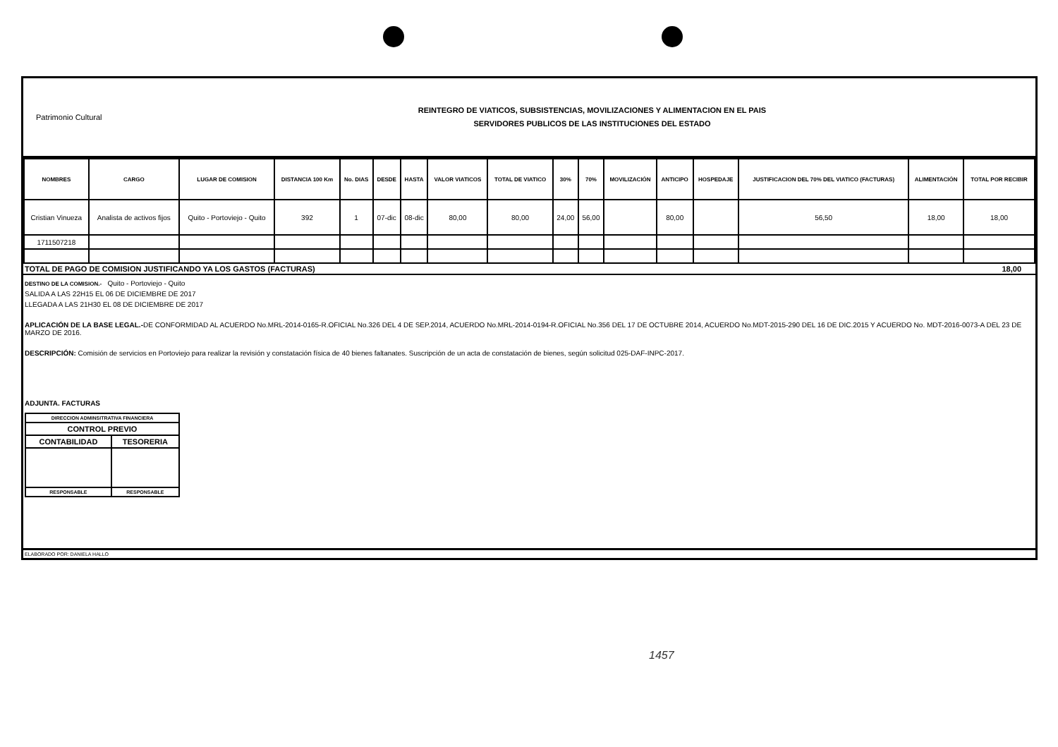Patrimonio Cultural
REINTEGRO DE VIATICOS, SUBSISTENCIAS, MOVILIZACIONES Y ALIMENTACION EN EL PAIS
SERVIDORES PUBLICOS DE LAS INSTITUCIONES DEL ESTADO
| NOMBRES | CARGO | LUGAR DE COMISION | DISTANCIA 100 Km | No. DIAS | DESDE | HASTA | VALOR VIATICOS | TOTAL DE VIATICO | 30% | 70% | MOVILIZACIÓN | ANTICIPO | HOSPEDAJE | JUSTIFICACION DEL 70% DEL VIATICO (FACTURAS) | ALIMENTACIÓN | TOTAL POR RECIBIR |
| --- | --- | --- | --- | --- | --- | --- | --- | --- | --- | --- | --- | --- | --- | --- | --- | --- |
| Cristian Vinueza | Analista de activos fijos | Quito - Portoviejo - Quito | 392 | 1 | 07-dic | 08-dic | 80,00 | 80,00 | 24,00 | 56,00 | | 80,00 | | 56,50 | 18,00 | 18,00 |
| 1711507218 | | | | | | | | | | | | | | | | |
TOTAL DE PAGO DE COMISION JUSTIFICANDO YA LOS GASTOS (FACTURAS) 18,00
DESTINO DE LA COMISION.- Quito - Portoviejo - Quito
SALIDA A LAS 22H15 EL 06 DE DICIEMBRE DE 2017
LLEGADA A LAS 21H30 EL 08 DE DICIEMBRE DE 2017
APLICACIÓN DE LA BASE LEGAL.-DE CONFORMIDAD AL ACUERDO No.MRL-2014-0165-R.OFICIAL No.326 DEL 4 DE SEP.2014, ACUERDO No.MRL-2014-0194-R.OFICIAL No.356 DEL 17 DE OCTUBRE 2014, ACUERDO No.MDT-2015-290 DEL 16 DE DIC.2015 Y ACUERDO No. MDT-2016-0073-A DEL 23 DE MARZO DE 2016.
DESCRIPCIÓN: Comisión de servicios en Portoviejo para realizar la revisión y constatación física de 40 bienes faltanates. Suscripción de un acta de constatación de bienes, según solicitud 025-DAF-INPC-2017.
ADJUNTA. FACTURAS
| DIRECCION ADMINSITRATIVA FINANCIERA | |
| CONTROL PREVIO | |
| CONTABILIDAD | TESORERIA |
| RESPONSABLE | RESPONSABLE |
ELABORADO POR: DANIELA HALLO
1457